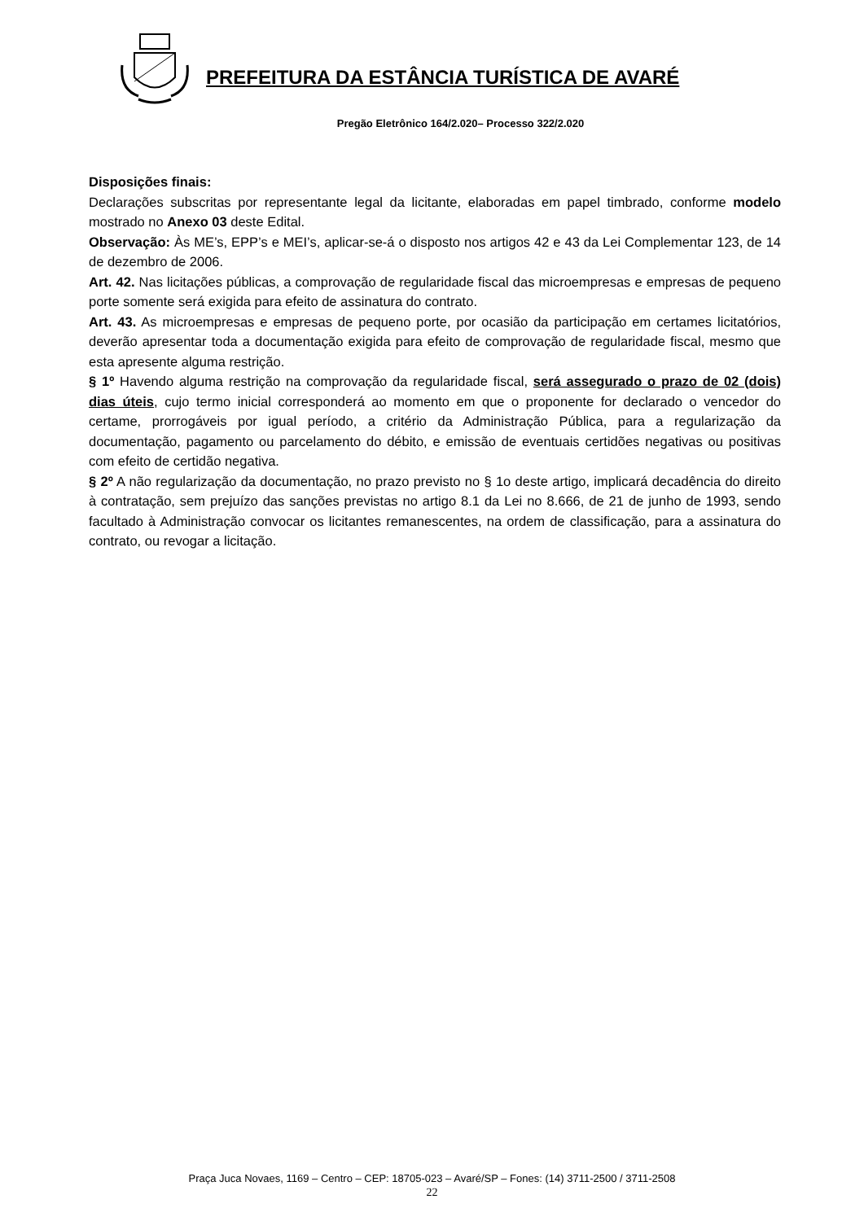PREFEITURA DA ESTÂNCIA TURÍSTICA DE AVARÉ
Pregão Eletrônico 164/2.020– Processo 322/2.020
Disposições finais:
Declarações subscritas por representante legal da licitante, elaboradas em papel timbrado, conforme modelo mostrado no Anexo 03 deste Edital.
Observação: Às ME’s, EPP’s e MEI’s, aplicar-se-á o disposto nos artigos 42 e 43 da Lei Complementar 123, de 14 de dezembro de 2006.
Art. 42. Nas licitações públicas, a comprovação de regularidade fiscal das microempresas e empresas de pequeno porte somente será exigida para efeito de assinatura do contrato.
Art. 43. As microempresas e empresas de pequeno porte, por ocasião da participação em certames licitatórios, deverão apresentar toda a documentação exigida para efeito de comprovação de regularidade fiscal, mesmo que esta apresente alguma restrição.
§ 1º Havendo alguma restrição na comprovação da regularidade fiscal, será assegurado o prazo de 02 (dois) dias úteis, cujo termo inicial corresponderá ao momento em que o proponente for declarado o vencedor do certame, prorrogáveis por igual período, a critério da Administração Pública, para a regularização da documentação, pagamento ou parcelamento do débito, e emissão de eventuais certidões negativas ou positivas com efeito de certidão negativa.
§ 2º A não regularização da documentação, no prazo previsto no § 1o deste artigo, implicará decadência do direito à contratação, sem prejuízo das sanções previstas no artigo 8.1 da Lei no 8.666, de 21 de junho de 1993, sendo facultado à Administração convocar os licitantes remanescentes, na ordem de classificação, para a assinatura do contrato, ou revogar a licitação.
Praça Juca Novaes, 1169 – Centro – CEP: 18705-023 – Avaré/SP – Fones: (14) 3711-2500 / 3711-2508
22